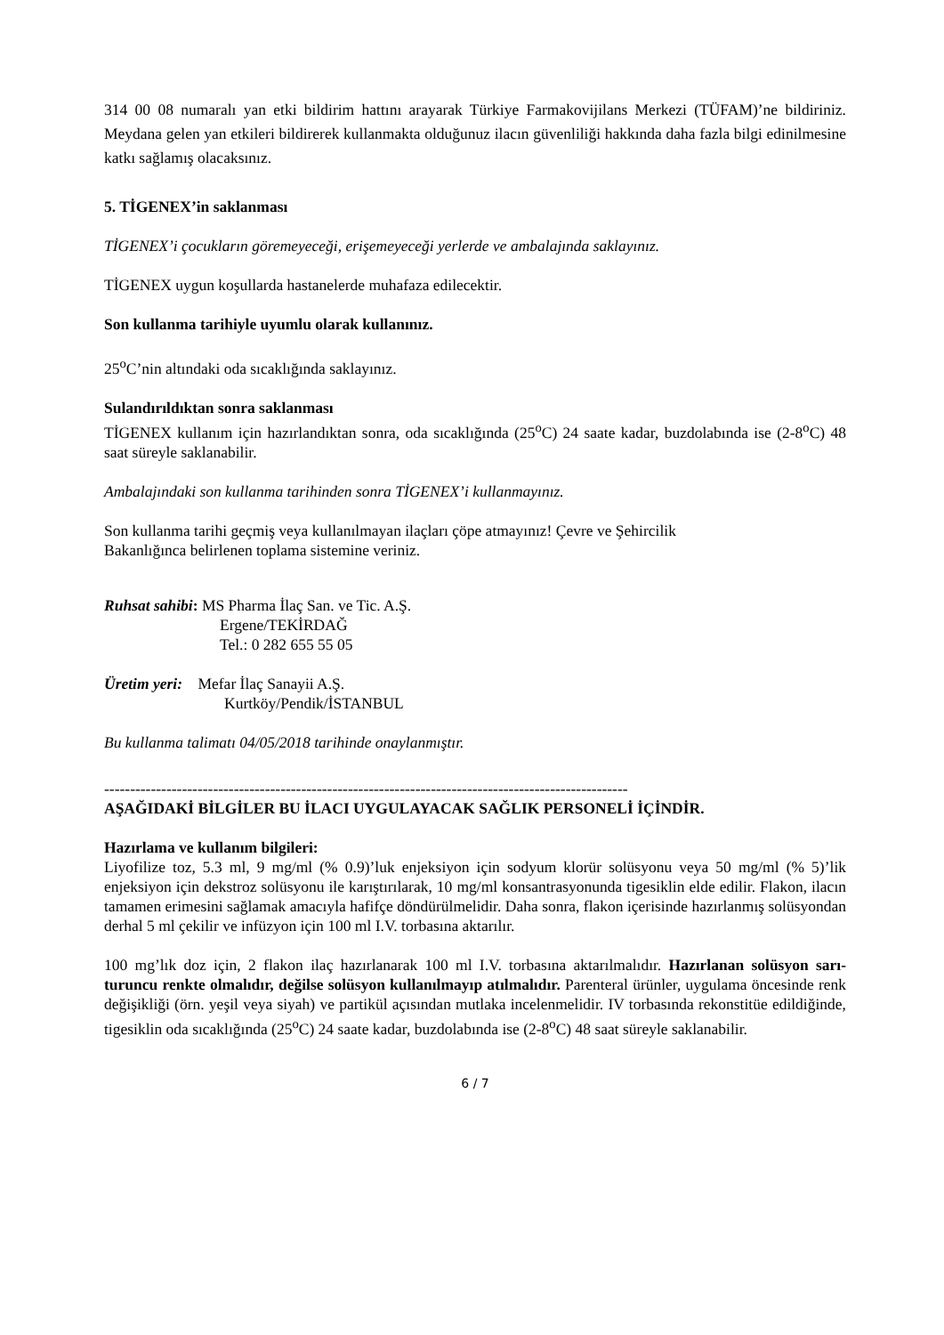314 00 08 numaralı yan etki bildirim hattını arayarak Türkiye Farmakovijilans Merkezi (TÜFAM)’ne bildiriniz. Meydana gelen yan etkileri bildirerek kullanmakta olduğunuz ilacın güvenliliği hakkında daha fazla bilgi edinilmesine katkı sağlamış olacaksınız.
5. TİGENEX’in saklanması
TİGENEX’i çocukların göremeyeceği, erişemeyeceği yerlerde ve ambalajında saklayınız.
TİGENEX uygun koşullarda hastanelerde muhafaza edilecektir.
Son kullanma tarihiyle uyumlu olarak kullanınız.
25<sup>o</sup>C’nin altındaki oda sıcaklığında saklayınız.
Sulandırıldıktan sonra saklanması
TİGENEX kullanım için hazırlandıktan sonra, oda sıcaklığında (25<sup>o</sup>C) 24 saate kadar, buzdolabında ise (2-8<sup>o</sup>C) 48 saat süreyle saklanabilir.
Ambalajındaki son kullanma tarihinden sonra TİGENEX’i kullanmayınız.
Son kullanma tarihi geçmiş veya kullanılmayan ilaçları çöpe atmayınız! Çevre ve Şehircilik
Bakanlığınca belirlenen toplama sistemine veriniz.
Ruhsat sahibi: MS Pharma İlaç San. ve Tic. A.Ş.
Ergene/TEKİRDAĞ
Tel.: 0 282 655 55 05
Üretim yeri: Mefar İlaç Sanayii A.Ş.
Kurtköy/Pendik/İSTANBUL
Bu kullanma talimatı 04/05/2018 tarihinde onaylanmıştır.
-----------------------------------------------------------------------------------------------------
AŞAĞIDAKİ BİLGİLER BU İLACI UYGULAYACAK SAĞLIK PERSONELİ İÇİNDİR.
Hazırlama ve kullanım bilgileri:
Liyofilize toz, 5.3 ml, 9 mg/ml (% 0.9)’luk enjeksiyon için sodyum klorür solüsyonu veya 50 mg/ml (% 5)’lik enjeksiyon için dekstroz solüsyonu ile karıştırılarak, 10 mg/ml konsantrasyonunda tigesiklin elde edilir. Flakon, ilacın tamamen erimesini sağlamak amacıyla hafifçe döndürülmelidir. Daha sonra, flakon içerisinde hazırlanmış solüsyondan derhal 5 ml çekilir ve infüzyon için 100 ml I.V. torbasına aktarılır.
100 mg’lık doz için, 2 flakon ilaç hazırlanarak 100 ml I.V. torbasına aktarılmalıdır. Hazırlanan solüsyon sarı-turuncu renkte olmalıdır, değilse solüsyon kullanılmayıp atılmalıdır. Parenteral ürünler, uygulama öncesinde renk değişikliği (örn. yeşil veya siyah) ve partikül açısından mutlaka incelenmelidir. IV torbasında rekonstitüe edildiğinde, tigesiklin oda sıcaklığında (25<sup>o</sup>C) 24 saate kadar, buzdolabında ise (2-8<sup>o</sup>C) 48 saat süreyle saklanabilir.
6 / 7